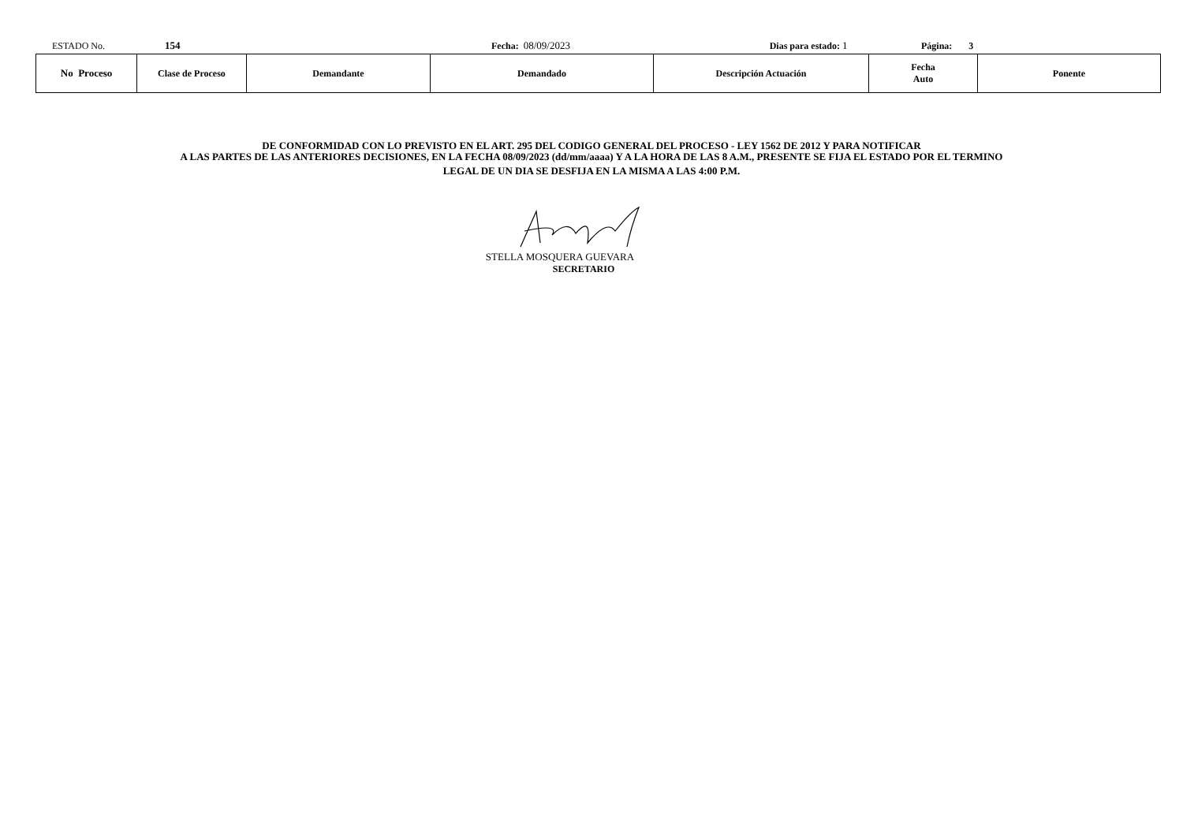ESTADO No. 154 Fecha: 08/09/2023 Dias para estado: 1 Página: 3
| No Proceso | Clase de Proceso | Demandante | Demandado | Descripción Actuación | Fecha Auto | Ponente |
| --- | --- | --- | --- | --- | --- | --- |
DE CONFORMIDAD CON LO PREVISTO EN EL ART. 295 DEL CODIGO GENERAL DEL PROCESO - LEY 1562 DE 2012 Y PARA NOTIFICAR
A LAS PARTES DE LAS ANTERIORES DECISIONES, EN LA FECHA 08/09/2023 (dd/mm/aaaa) Y A LA HORA DE LAS 8 A.M., PRESENTE SE FIJA EL ESTADO POR EL TERMINO
LEGAL DE UN DIA SE DESFIJA EN LA MISMA A LAS 4:00 P.M.
STELLA MOSQUERA GUEVARA
SECRETARIO